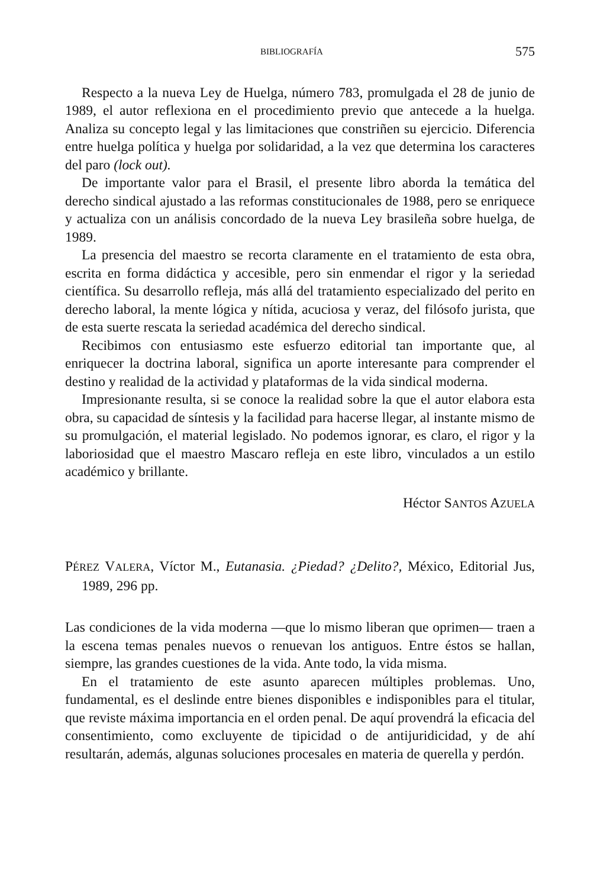BIBLIOGRAFÍA 575
Respecto a la nueva Ley de Huelga, número 783, promulgada el 28 de junio de 1989, el autor reflexiona en el procedimiento previo que antecede a la huelga. Analiza su concepto legal y las limitaciones que constriñen su ejercicio. Diferencia entre huelga política y huelga por solidaridad, a la vez que determina los caracteres del paro (lock out).
De importante valor para el Brasil, el presente libro aborda la temática del derecho sindical ajustado a las reformas constitucionales de 1988, pero se enriquece y actualiza con un análisis concordado de la nueva Ley brasileña sobre huelga, de 1989.
La presencia del maestro se recorta claramente en el tratamiento de esta obra, escrita en forma didáctica y accesible, pero sin enmendar el rigor y la seriedad científica. Su desarrollo refleja, más allá del tratamiento especializado del perito en derecho laboral, la mente lógica y nítida, acuciosa y veraz, del filósofo jurista, que de esta suerte rescata la seriedad académica del derecho sindical.
Recibimos con entusiasmo este esfuerzo editorial tan importante que, al enriquecer la doctrina laboral, significa un aporte interesante para comprender el destino y realidad de la actividad y plataformas de la vida sindical moderna.
Impresionante resulta, si se conoce la realidad sobre la que el autor elabora esta obra, su capacidad de síntesis y la facilidad para hacerse llegar, al instante mismo de su promulgación, el material legislado. No podemos ignorar, es claro, el rigor y la laboriosidad que el maestro Mascaro refleja en este libro, vinculados a un estilo académico y brillante.
Héctor SANTOS AZUELA
PÉREZ VALERA, Víctor M., Eutanasia. ¿Piedad? ¿Delito?, México, Editorial Jus, 1989, 296 pp.
Las condiciones de la vida moderna —que lo mismo liberan que oprimen— traen a la escena temas penales nuevos o renuevan los antiguos. Entre éstos se hallan, siempre, las grandes cuestiones de la vida. Ante todo, la vida misma.
En el tratamiento de este asunto aparecen múltiples problemas. Uno, fundamental, es el deslinde entre bienes disponibles e indisponibles para el titular, que reviste máxima importancia en el orden penal. De aquí provendrá la eficacia del consentimiento, como excluyente de tipicidad o de antijuridicidad, y de ahí resultarán, además, algunas soluciones procesales en materia de querella y perdón.